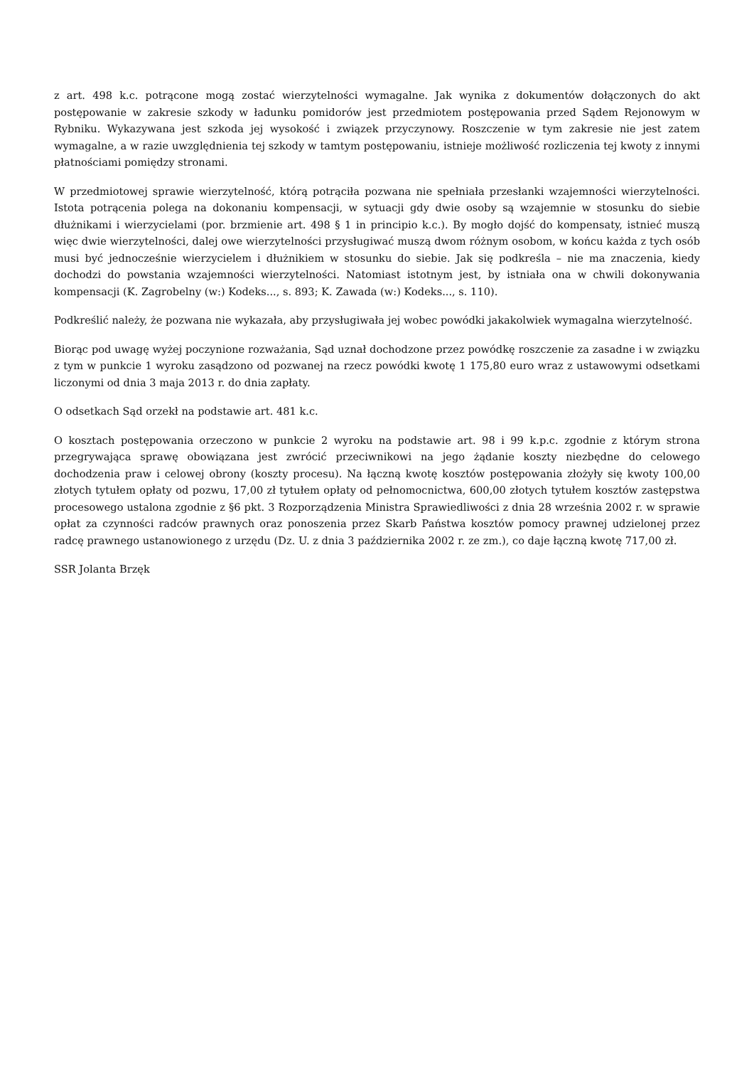z art. 498 k.c. potrącone mogą zostać wierzytelności wymagalne. Jak wynika z dokumentów dołączonych do akt postępowanie w zakresie szkody w ładunku pomidorów jest przedmiotem postępowania przed Sądem Rejonowym w Rybniku. Wykazywana jest szkoda jej wysokość i związek przyczynowy. Roszczenie w tym zakresie nie jest zatem wymagalne, a w razie uwzględnienia tej szkody w tamtym postępowaniu, istnieje możliwość rozliczenia tej kwoty z innymi płatnościami pomiędzy stronami.
W przedmiotowej sprawie wierzytelność, którą potrąciła pozwana nie spełniała przesłanki wzajemności wierzytelności. Istota potrącenia polega na dokonaniu kompensacji, w sytuacji gdy dwie osoby są wzajemnie w stosunku do siebie dłużnikami i wierzycielami (por. brzmienie art. 498 § 1 in principio k.c.). By mogło dojść do kompensaty, istnieć muszą więc dwie wierzytelności, dalej owe wierzytelności przysługiwać muszą dwom różnym osobom, w końcu każda z tych osób musi być jednocześnie wierzycielem i dłużnikiem w stosunku do siebie. Jak się podkreśla – nie ma znaczenia, kiedy dochodzi do powstania wzajemności wierzytelności. Natomiast istotnym jest, by istniała ona w chwili dokonywania kompensacji (K. Zagrobelny (w:) Kodeks..., s. 893; K. Zawada (w:) Kodeks..., s. 110).
Podkreślić należy, że pozwana nie wykazała, aby przysługiwała jej wobec powódki jakakolwiek wymagalna wierzytelność.
Biorąc pod uwagę wyżej poczynione rozważania, Sąd uznał dochodzone przez powódkę roszczenie za zasadne i w związku z tym w punkcie 1 wyroku zasądzono od pozwanej na rzecz powódki kwotę 1 175,80 euro wraz z ustawowymi odsetkami liczonymi od dnia 3 maja 2013 r. do dnia zapłaty.
O odsetkach Sąd orzekł na podstawie art. 481 k.c.
O kosztach postępowania orzeczono w punkcie 2 wyroku na podstawie art. 98 i 99 k.p.c. zgodnie z którym strona przegrywająca sprawę obowiązana jest zwrócić przeciwnikowi na jego żądanie koszty niezbędne do celowego dochodzenia praw i celowej obrony (koszty procesu). Na łączną kwotę kosztów postępowania złożyły się kwoty 100,00 złotych tytułem opłaty od pozwu, 17,00 zł tytułem opłaty od pełnomocnictwa, 600,00 złotych tytułem kosztów zastępstwa procesowego ustalona zgodnie z §6 pkt. 3 Rozporządzenia Ministra Sprawiedliwości z dnia 28 września 2002 r. w sprawie opłat za czynności radców prawnych oraz ponoszenia przez Skarb Państwa kosztów pomocy prawnej udzielonej przez radcę prawnego ustanowionego z urzędu (Dz. U. z dnia 3 października 2002 r. ze zm.), co daje łączną kwotę 717,00 zł.
SSR Jolanta Brzęk